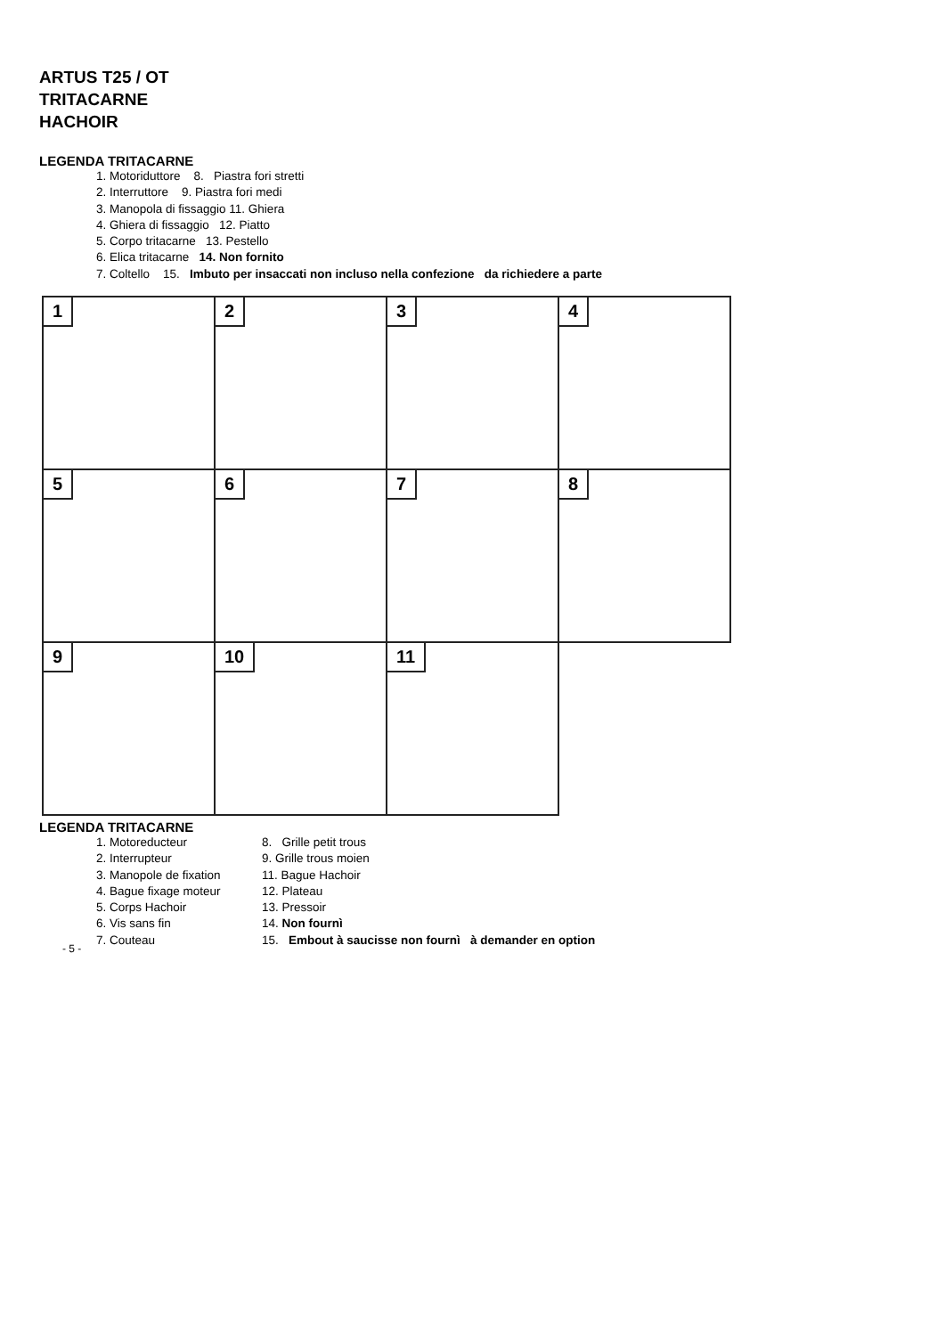ARTUS T25 / OT
TRITACARNE
HACHOIR
LEGENDA TRITACARNE
1. Motoriduttore 8. Piastra fori stretti
2. Interruttore 9. Piastra fori medi
3. Manopola di fissaggio 11. Ghiera
4. Ghiera di fissaggio 12. Piatto
5. Corpo tritacarne 13. Pestello
6. Elica tritacarne 14. Non fornito
7. Coltello 15. Imbuto per insaccati non incluso nella confezione da richiedere a parte
1
2
3
4
5
6
7
8
9
10
11
LEGENDA TRITACARNE
1. Motoreducteur 8. Grille petit trous
2. Interrupteur 9. Grille trous moien
3. Manopole de fixation
11. Bague Hachoir
4. Bague fixage moteur 12. Plateau
5. Corps Hachoir 13. Pressoir
6. Vis sans fin 14. Non fournì
7. Couteau 15. Embout à saucisse non fournì à demander en option
- 5 -